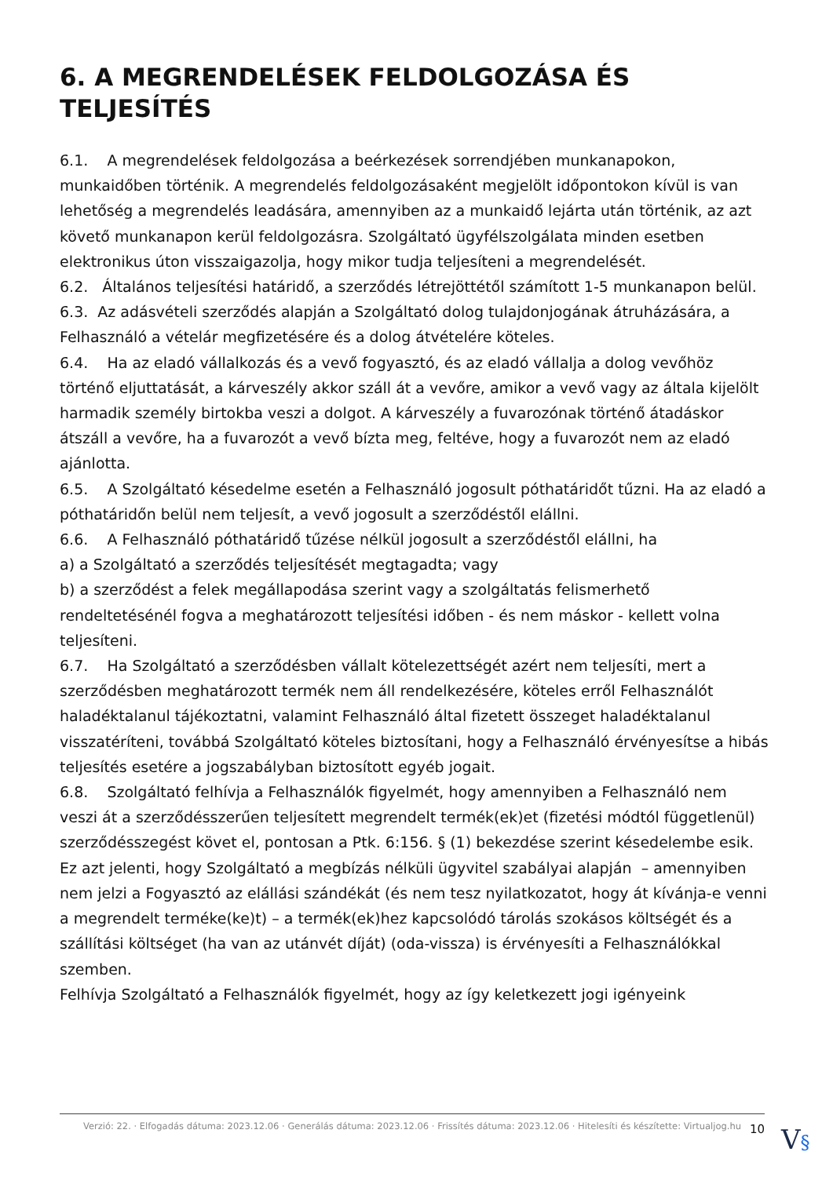6. A MEGRENDELÉSEK FELDOLGOZÁSA ÉS TELJESÍTÉS
6.1. A megrendelések feldolgozása a beérkezések sorrendjében munkanapokon, munkaidőben történik. A megrendelés feldolgozásaként megjelölt időpontokon kívül is van lehetőség a megrendelés leadására, amennyiben az a munkaidő lejárta után történik, az azt követő munkanapon kerül feldolgozásra. Szolgáltató ügyfélszolgálata minden esetben elektronikus úton visszaigazolja, hogy mikor tudja teljesíteni a megrendelését.
6.2. Általános teljesítési határidő, a szerződés létrejöttétől számított 1-5 munkanapon belül.
6.3. Az adásvételi szerződés alapján a Szolgáltató dolog tulajdonjogának átruházására, a Felhasználó a vételár megfizetésére és a dolog átvételére köteles.
6.4. Ha az eladó vállalkozás és a vevő fogyasztó, és az eladó vállalja a dolog vevőhöz történő eljuttatását, a kárveszély akkor száll át a vevőre, amikor a vevő vagy az általa kijelölt harmadik személy birtokba veszi a dolgot. A kárveszély a fuvarozónak történő átadáskor átszáll a vevőre, ha a fuvarozót a vevő bízta meg, feltéve, hogy a fuvarozót nem az eladó ajánlotta.
6.5. A Szolgáltató késedelme esetén a Felhasználó jogosult póthatáridőt tűzni. Ha az eladó a póthatáridőn belül nem teljesít, a vevő jogosult a szerződéstől elállni.
6.6. A Felhasználó póthatáridő tűzése nélkül jogosult a szerződéstől elállni, ha
a) a Szolgáltató a szerződés teljesítését megtagadta; vagy
b) a szerződést a felek megállapodása szerint vagy a szolgáltatás felismerhető rendeltetésénél fogva a meghatározott teljesítési időben - és nem máskor - kellett volna teljesíteni.
6.7. Ha Szolgáltató a szerződésben vállalt kötelezettségét azért nem teljesíti, mert a szerződésben meghatározott termék nem áll rendelkezésére, köteles erről Felhasználót haladéktalanul tájékoztatni, valamint Felhasználó által fizetett összeget haladéktalanul visszatéríteni, továbbá Szolgáltató köteles biztosítani, hogy a Felhasználó érvényesítse a hibás teljesítés esetére a jogszabályban biztosított egyéb jogait.
6.8. Szolgáltató felhívja a Felhasználók figyelmét, hogy amennyiben a Felhasználó nem veszi át a szerződésszerűen teljesített megrendelt termék(ek)et (fizetési módtól függetlenül) szerződésszegést követ el, pontosan a Ptk. 6:156. § (1) bekezdése szerint késedelembe esik.
Ez azt jelenti, hogy Szolgáltató a megbízás nélküli ügyvitel szabályai alapján – amennyiben nem jelzi a Fogyasztó az elállási szándékát (és nem tesz nyilatkozatot, hogy át kívánja-e venni a megrendelt terméke(ke)t) – a termék(ek)hez kapcsolódó tárolás szokásos költségét és a szállítási költséget (ha van az utánvét díját) (oda-vissza) is érvényesíti a Felhasználókkal szemben.
Felhívja Szolgáltató a Felhasználók figyelmét, hogy az így keletkezett jogi igényeink
Verzió: 22. · Elfogadás dátuma: 2023.12.06 · Generálás dátuma: 2023.12.06 · Frissítés dátuma: 2023.12.06 · Hitelesíti és készítette: Virtualjog.hu
10 V§